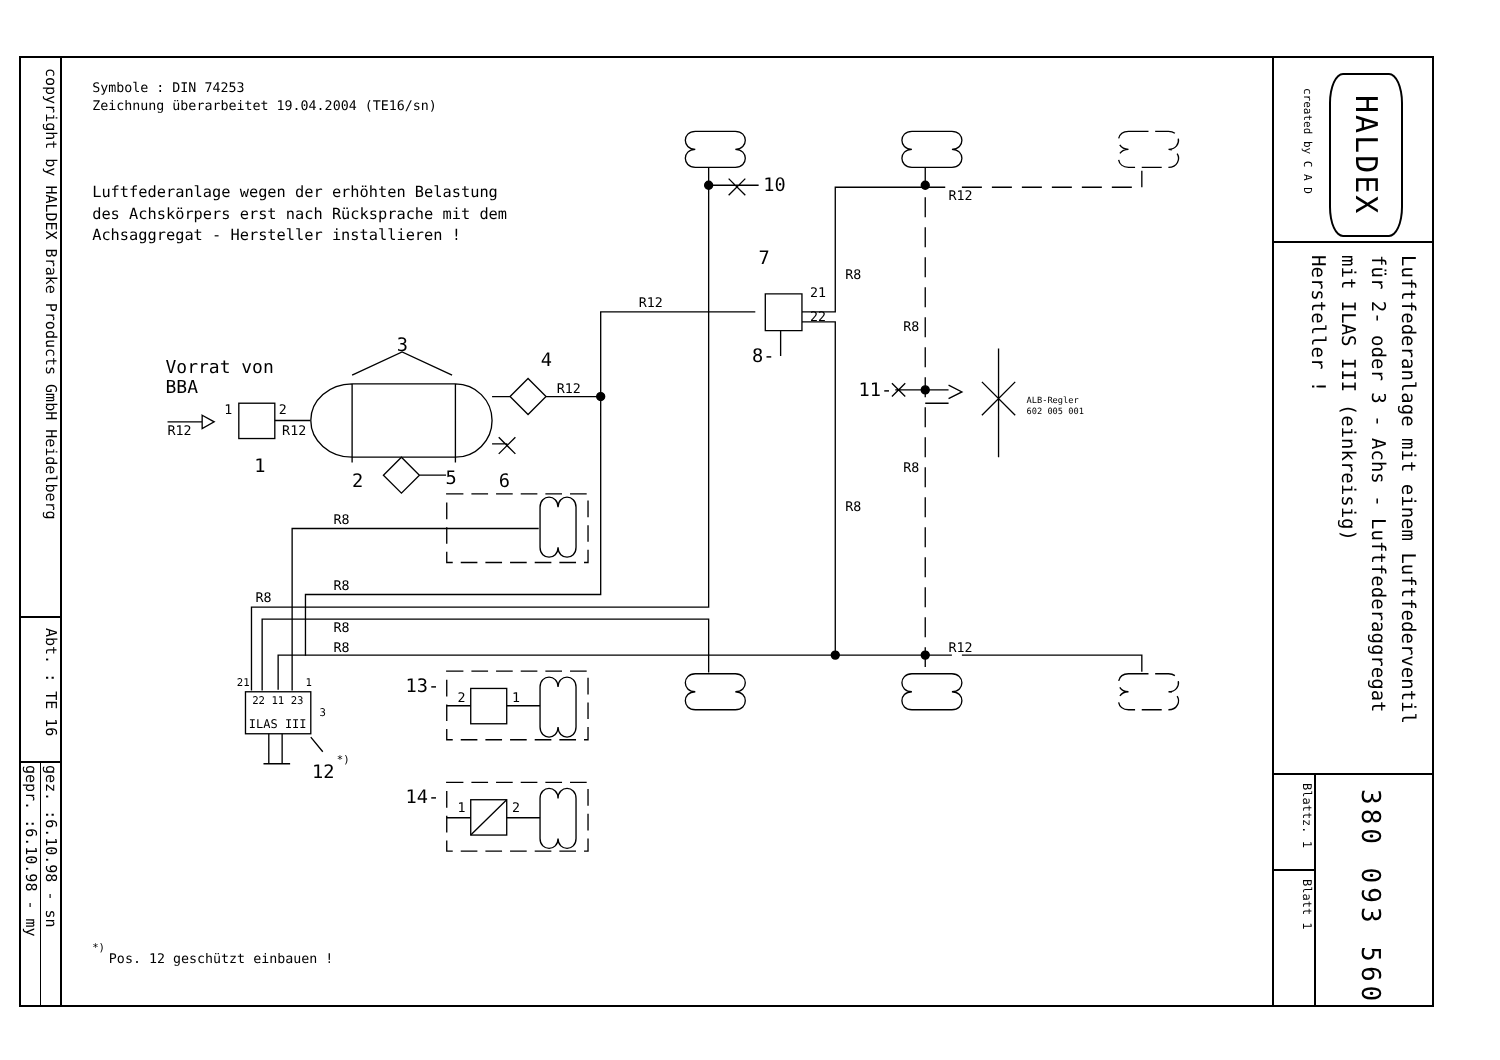copyright by HALDEX Brake Products GmbH Heidelberg
Abt. : TE 16
gez. :6.10.98 - sn
gepr. :6.10.98 - my
Symbole : DIN 74253
Zeichnung überarbeitet 19.04.2004 (TE16/sn)
Luftfederanlage wegen der erhöhten Belastung
des Achskörpers erst nach Rücksprache mit dem
Achsaggregat - Hersteller installieren !
Vorrat von
BBA
R12
1
2
R12
1
3
2
4
R12
5
6
R12
7
8-
R8
21
22
10
R12
R8
11-
ALB-Regler
602 005 001
R8
R8
R8
R8
R8
R8
R8
R12
21
1
22 11 23
3
ILAS III
12
*)
13-
2
1
14-
1
2
*)
Pos. 12 geschützt einbauen !
created by C A D
HALDEX
Luftfederanlage mit einem Luftfederventil
für 2- oder 3 - Achs - Luftfederaggregat
mit ILAS III (einkreisig)
Hersteller !
Blattz. 1
Blatt 1
380 093 560